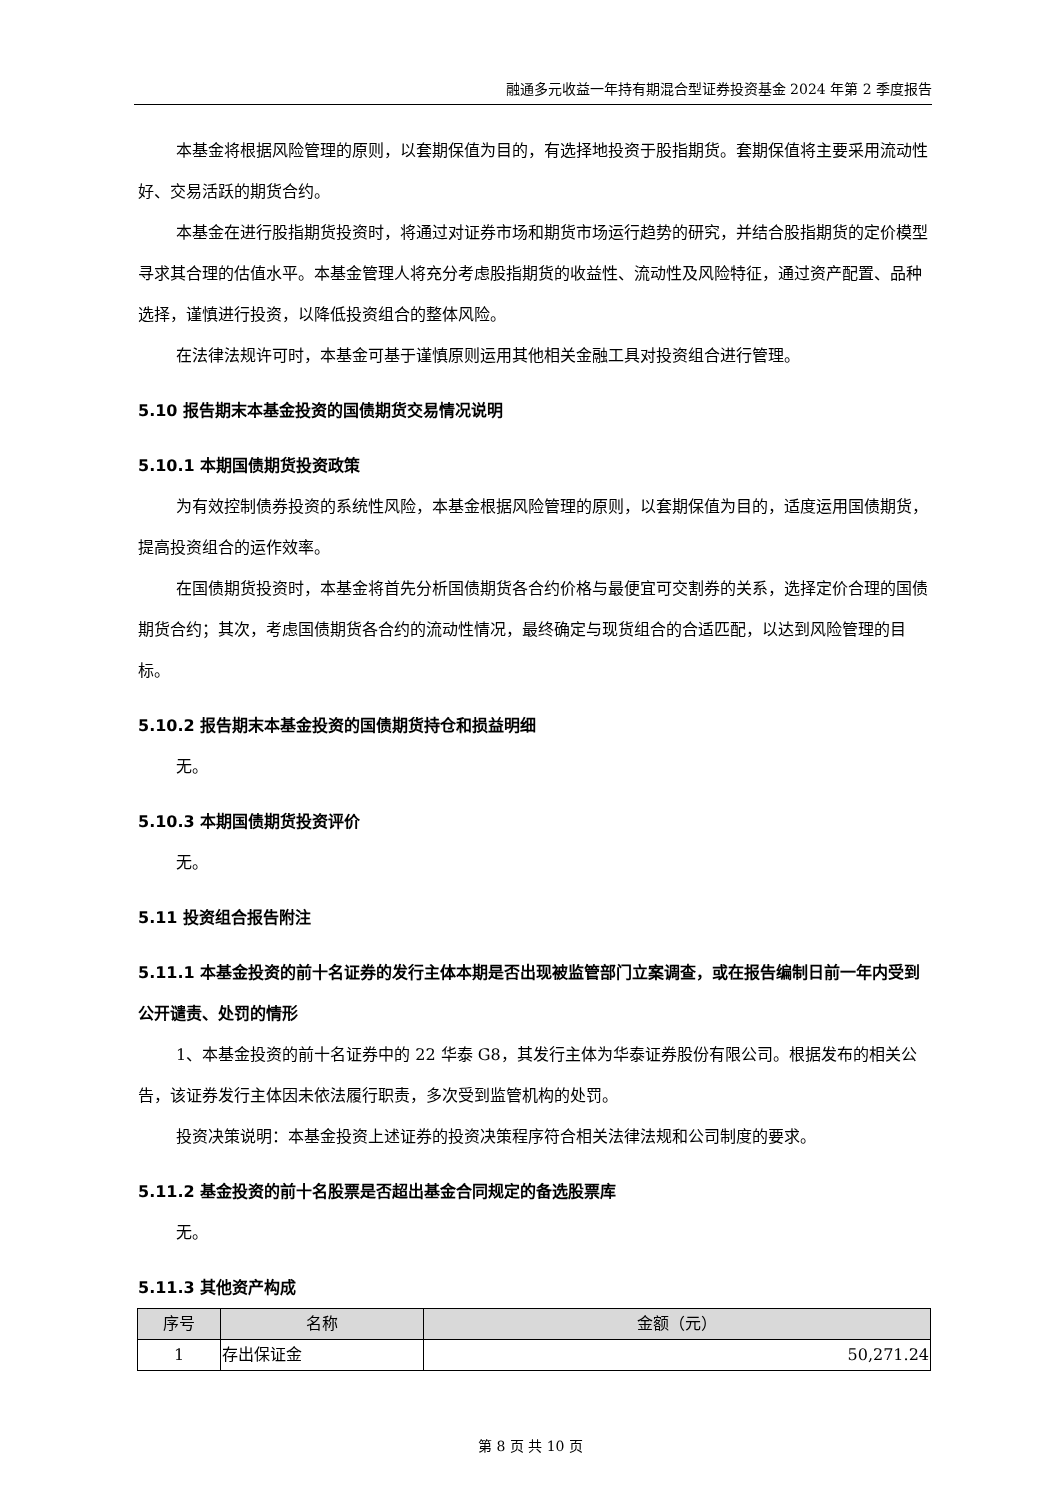融通多元收益一年持有期混合型证券投资基金 2024 年第 2 季度报告
本基金将根据风险管理的原则，以套期保值为目的，有选择地投资于股指期货。套期保值将主要采用流动性好、交易活跃的期货合约。
本基金在进行股指期货投资时，将通过对证券市场和期货市场运行趋势的研究，并结合股指期货的定价模型寻求其合理的估值水平。本基金管理人将充分考虑股指期货的收益性、流动性及风险特征，通过资产配置、品种选择，谨慎进行投资，以降低投资组合的整体风险。
在法律法规许可时，本基金可基于谨慎原则运用其他相关金融工具对投资组合进行管理。
5.10 报告期末本基金投资的国债期货交易情况说明
5.10.1 本期国债期货投资政策
为有效控制债券投资的系统性风险，本基金根据风险管理的原则，以套期保值为目的，适度运用国债期货，提高投资组合的运作效率。
在国债期货投资时，本基金将首先分析国债期货各合约价格与最便宜可交割券的关系，选择定价合理的国债期货合约；其次，考虑国债期货各合约的流动性情况，最终确定与现货组合的合适匹配，以达到风险管理的目标。
5.10.2 报告期末本基金投资的国债期货持仓和损益明细
无。
5.10.3 本期国债期货投资评价
无。
5.11 投资组合报告附注
5.11.1 本基金投资的前十名证券的发行主体本期是否出现被监管部门立案调查，或在报告编制日前一年内受到公开谴责、处罚的情形
1、本基金投资的前十名证券中的 22 华泰 G8，其发行主体为华泰证券股份有限公司。根据发布的相关公告，该证券发行主体因未依法履行职责，多次受到监管机构的处罚。
投资决策说明：本基金投资上述证券的投资决策程序符合相关法律法规和公司制度的要求。
5.11.2 基金投资的前十名股票是否超出基金合同规定的备选股票库
无。
5.11.3 其他资产构成
| 序号 | 名称 | 金额（元） |
| --- | --- | --- |
| 1 | 存出保证金 | 50,271.24 |
第 8 页 共 10 页